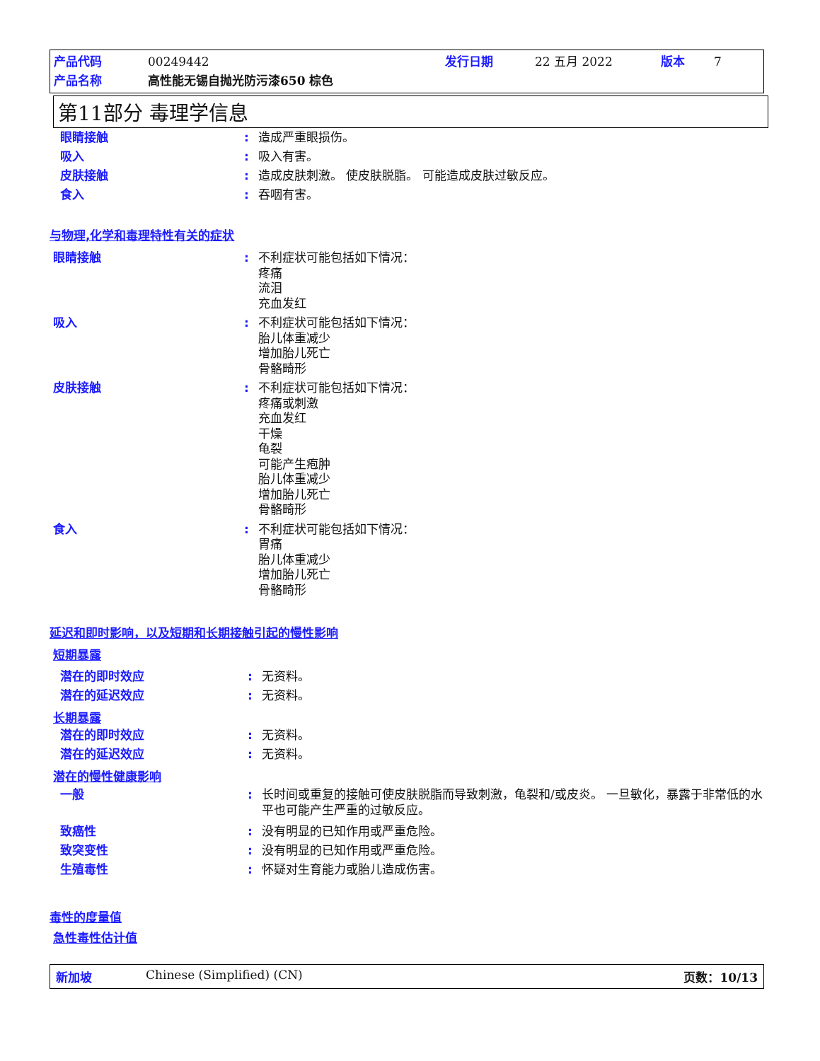产品代码 00249442 发行日期 22 五月 2022 版本 7
产品名称 高性能无锡自抛光防污漆650 棕色
第11部分 毒理学信息
眼睛接触: 造成严重眼损伤。
吸入: 吸入有害。
皮肤接触: 造成皮肤刺激。 使皮肤脱脂。 可能造成皮肤过敏反应。
食入: 吞咽有害。
与物理,化学和毒理特性有关的症状
眼睛接触: 不利症状可能包括如下情况：
疼痛
流泪
充血发红
吸入: 不利症状可能包括如下情况：
胎儿体重减少
增加胎儿死亡
骨骼畸形
皮肤接触: 不利症状可能包括如下情况：
疼痛或刺激
充血发红
干燥
龟裂
可能产生疱肿
胎儿体重减少
增加胎儿死亡
骨骼畸形
食入: 不利症状可能包括如下情况：
胃痛
胎儿体重减少
增加胎儿死亡
骨骼畸形
延迟和即时影响，以及短期和长期接触引起的慢性影响
短期暴露
潜在的即时效应: 无资料。
潜在的延迟效应: 无资料。
长期暴露
潜在的即时效应: 无资料。
潜在的延迟效应: 无资料。
潜在的慢性健康影响
一般: 长时间或重复的接触可使皮肤脱脂而导致刺激，龟裂和/或皮炎。 一旦敏化，暴露于非常低的水平也可能产生严重的过敏反应。
致癌性: 没有明显的已知作用或严重危险。
致突变性: 没有明显的已知作用或严重危险。
生殖毒性: 怀疑对生育能力或胎儿造成伤害。
毒性的度量值
急性毒性估计值
新加坡 Chinese (Simplified) (CN) 页数：10/13